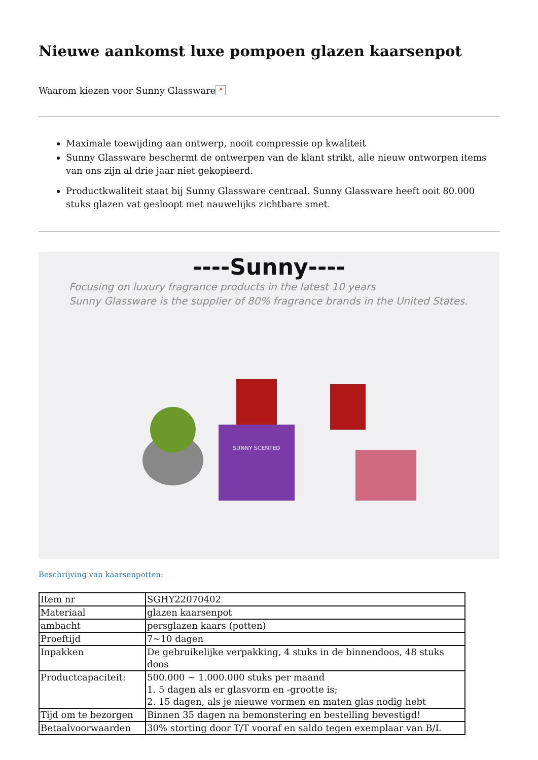Nieuwe aankomst luxe pompoen glazen kaarsenpot
Waarom kiezen voor Sunny Glassware ×
Maximale toewijding aan ontwerp, nooit compressie op kwaliteit
Sunny Glassware beschermt de ontwerpen van de klant strikt, alle nieuw ontworpen items van ons zijn al drie jaar niet gekopieerd.
Productkwaliteit staat bij Sunny Glassware centraal. Sunny Glassware heeft ooit 80.000 stuks glazen vat gesloopt met nauwelijks zichtbare smet.
----Sunny----
Focusing on luxury fragrance products in the latest 10 years
Sunny Glassware is the supplier of 80% fragrance brands in the United States.
SUNNY SCENTED
Beschrijving van kaarsenpotten:
| Item nr | SGHY22070402 |
| Materiaal | glazen kaarsenpot |
| ambacht | persglazen kaars (potten) |
| Proeftijd | 7~10 dagen |
| Inpakken | De gebruikelijke verpakking, 4 stuks in de binnendoos, 48 stuks doos |
| Productcapaciteit: | 500.000 ~ 1.000.000 stuks per maand 1. 5 dagen als er glasvorm en -grootte is; 2. 15 dagen, als je nieuwe vormen en maten glas nodig hebt |
| Tijd om te bezorgen | Binnen 35 dagen na bemonstering en bestelling bevestigd! |
| Betaalvoorwaarden | 30% storting door T/T vooraf en saldo tegen exemplaar van B/L |